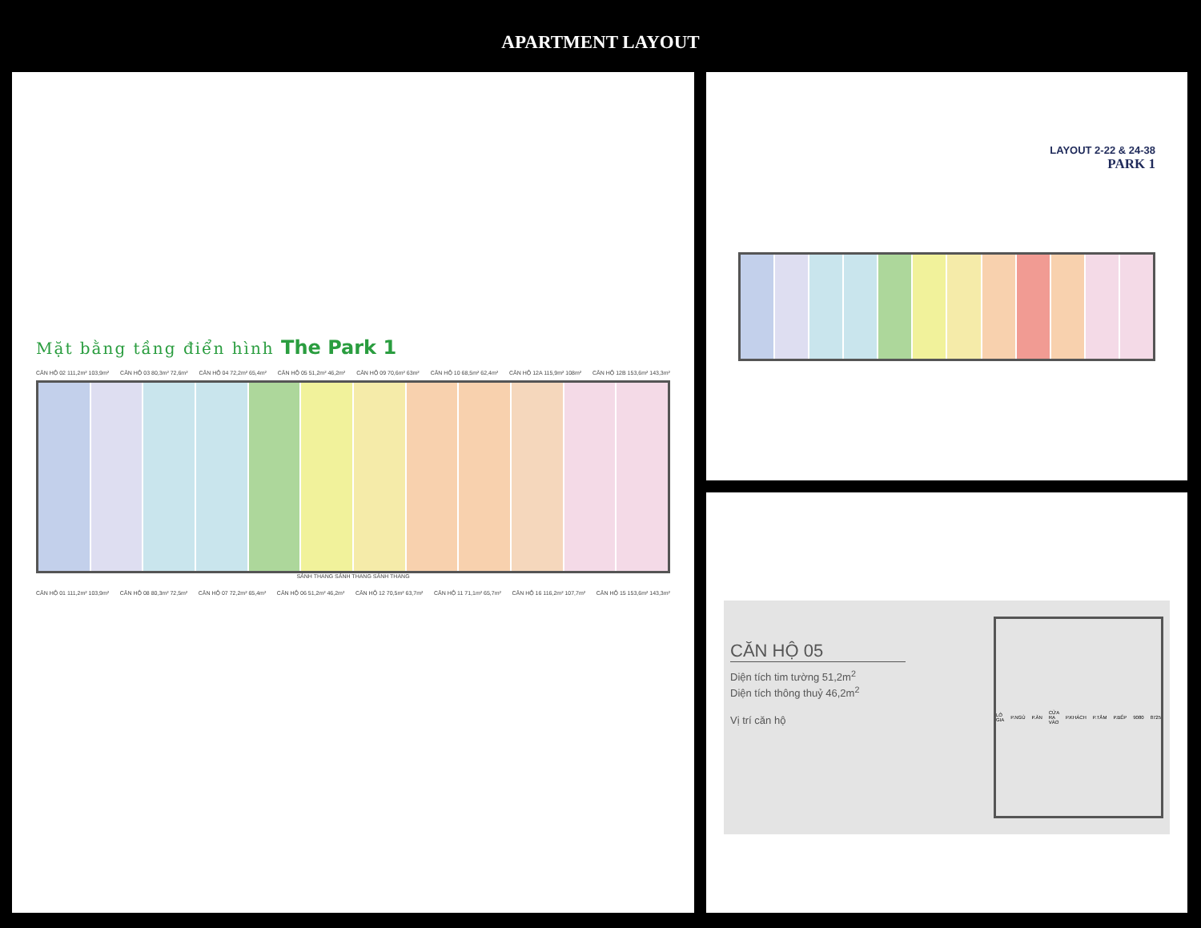APARTMENT LAYOUT
Mặt bằng tầng điển hình The Park 1
CĂN HỘ 02 111,2m² 103,9m² CĂN HỘ 03 80,3m² 72,6m² CĂN HỘ 04 72,2m² 65,4m² CĂN HỘ 05 51,2m² 46,2m² CĂN HỘ 09 70,6m² 63m² CĂN HỘ 10 68,5m² 62,4m² CĂN HỘ 12A 115,9m² 108m² CĂN HỘ 12B 153,6m² 143,3m²
SẢNH THANG SẢNH THANG SẢNH THANG
CĂN HỘ 01 111,2m² 103,9m² CĂN HỘ 08 80,3m² 72,5m² CĂN HỘ 07 72,2m² 65,4m² CĂN HỘ 06 51,2m² 46,2m² CĂN HỘ 12 70,5m² 63,7m² CĂN HỘ 11 71,1m² 65,7m² CĂN HỘ 16 116,2m² 107,7m² CĂN HỘ 15 153,6m² 143,3m²
LAYOUT 2-22 & 24-38
PARK 1
CĂN HỘ 05
Diện tích tim tường 51,2m<sup>2</sup>
Diện tích thông thuỷ 46,2m<sup>2</sup>
Vị trí căn hộ
LÔ GIA P.NGỦ P.ĂN CỬA RA VÀO P.KHÁCH P.TẮM P.BẾP 9080 8725